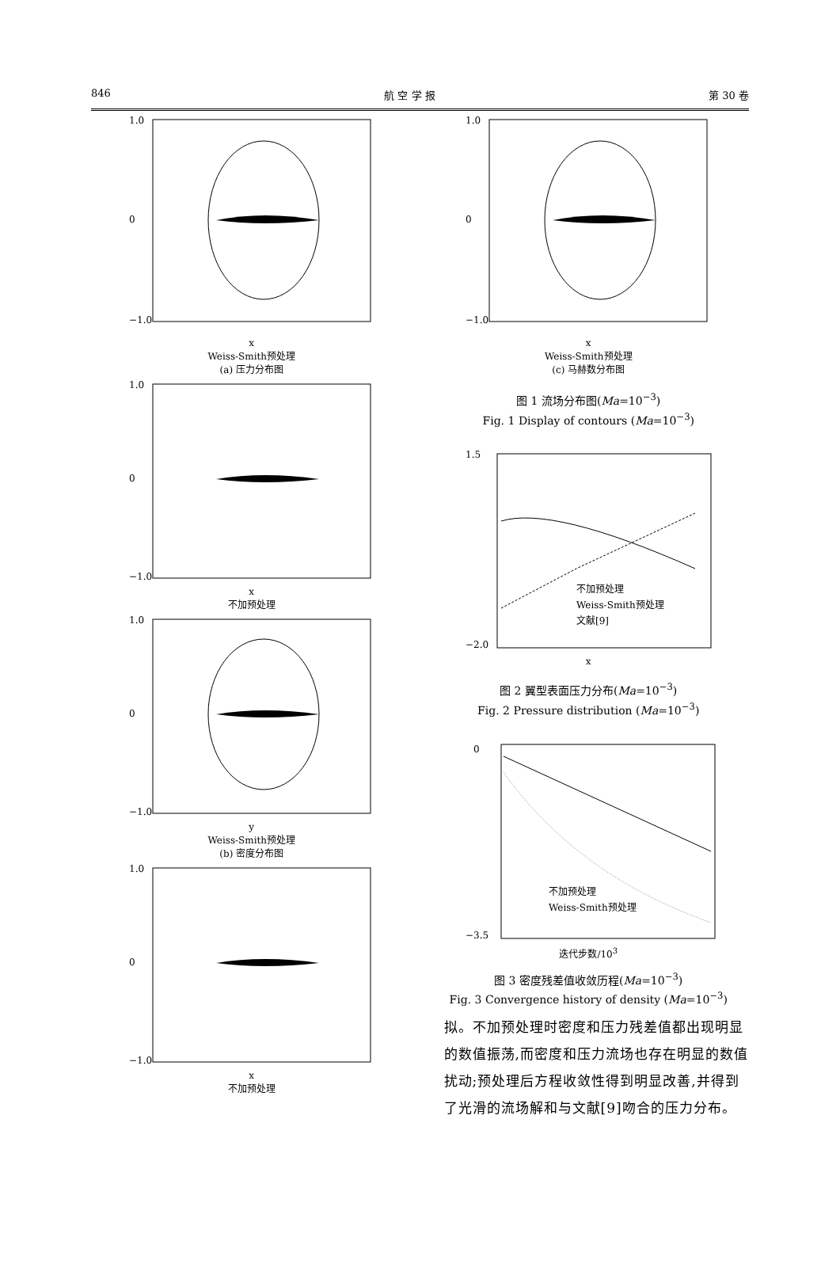846 航 空 学 报 第 30 卷
1.0
0
−1.0
x
Weiss-Smith预处理
(a) 压力分布图
1.0
0
−1.0
x
不加预处理
1.0
0
−1.0
y
Weiss-Smith预处理
(b) 密度分布图
1.0
0
−1.0
x
不加预处理
1.0
0
−1.0
x
Weiss-Smith预处理
(c) 马赫数分布图
图 1 流场分布图(Ma=10<sup>−3</sup>)
Fig. 1 Display of contours (Ma=10<sup>−3</sup>)
1.5
−2.0
不加预处理
Weiss-Smith预处理
文献[9]
x
图 2 翼型表面压力分布(Ma=10<sup>−3</sup>)
Fig. 2 Pressure distribution (Ma=10<sup>−3</sup>)
0
−3.5
不加预处理
Weiss-Smith预处理
迭代步数/10<sup>3</sup>
图 3 密度残差值收敛历程(Ma=10<sup>−3</sup>)
Fig. 3 Convergence history of density (Ma=10<sup>−3</sup>)
拟。不加预处理时密度和压力残差值都出现明显的数值振荡,而密度和压力流场也存在明显的数值扰动;预处理后方程收敛性得到明显改善,并得到了光滑的流场解和与文献[9]吻合的压力分布。